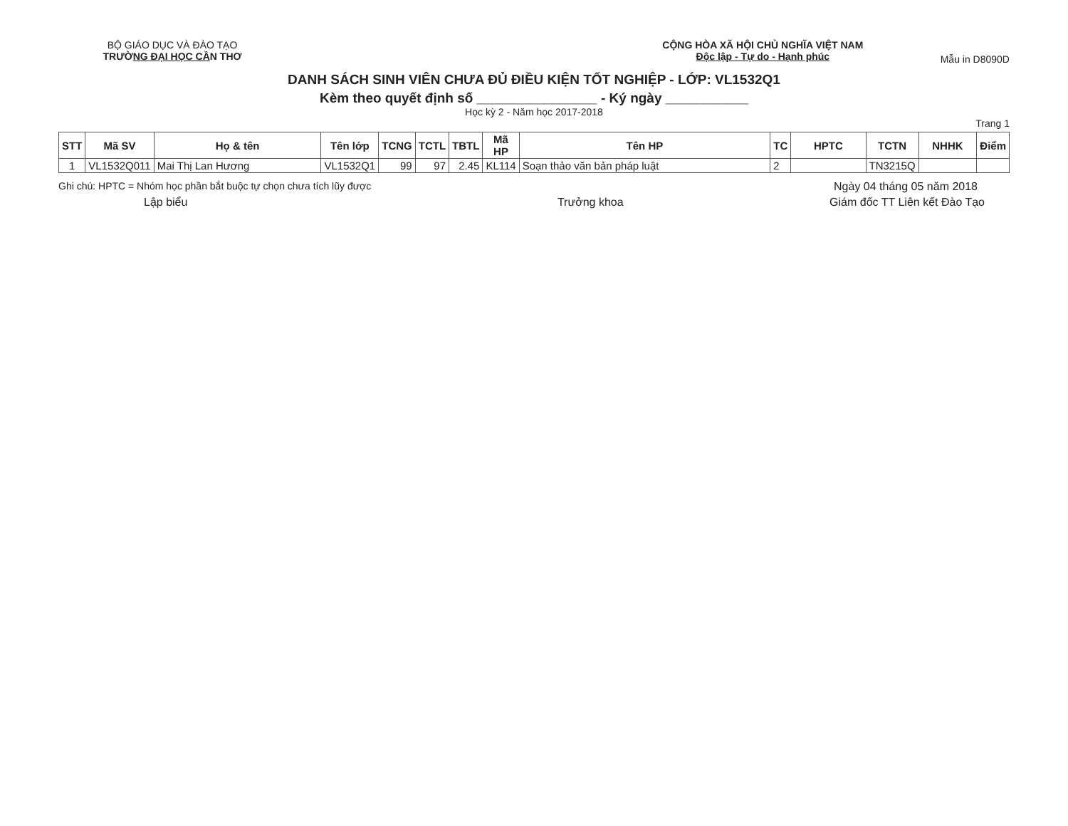BỘ GIÁO DỤC VÀ ĐÀO TẠO
TRƯỜNG ĐẠI HỌC CẦN THƠ
CỘNG HÒA XÃ HỘI CHỦ NGHĨA VIỆT NAM
Độc lập - Tự do - Hạnh phúc
Mẫu in D8090D
DANH SÁCH SINH VIÊN CHƯA ĐỦ ĐIỀU KIỆN TỐT NGHIỆP - LỚP: VL1532Q1
Kèm theo quyết định số ________________ - Ký ngày ___________
Học kỳ 2 - Năm học 2017-2018
Trang 1
| STT | Mã SV | Họ & tên | Tên lớp | TCNG | TCTL | TBTL | Mã HP | Tên HP | TC | HPTC | TCTN | NHHK | Điểm |
| --- | --- | --- | --- | --- | --- | --- | --- | --- | --- | --- | --- | --- | --- |
| 1 | VL1532Q011 | Mai Thị Lan Hương | VL1532Q1 | 99 | 97 | 2.45 | KL114 | Soạn thảo văn bản pháp luật | 2 | | TN3215Q | | |
Ghi chú: HPTC = Nhóm học phần bắt buộc tự chọn chưa tích lũy được Ngày 04 tháng 05 năm 2018
Lập biểu Trưởng khoa Giám đốc TT Liên kết Đào Tạo